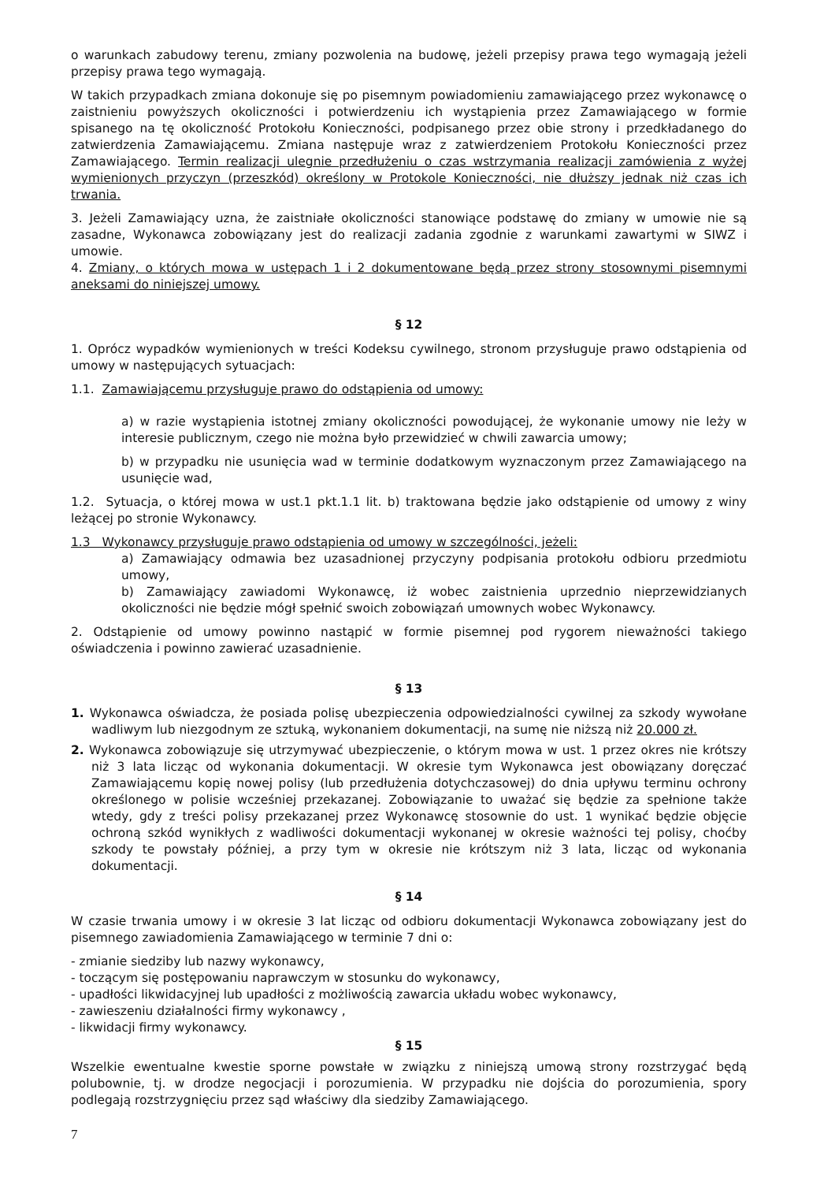o warunkach zabudowy terenu, zmiany pozwolenia na budowę, jeżeli przepisy prawa tego wymagają jeżeli przepisy prawa tego wymagają.
W takich przypadkach zmiana dokonuje się po pisemnym powiadomieniu zamawiającego przez wykonawcę o zaistnieniu powyższych okoliczności i potwierdzeniu ich wystąpienia przez Zamawiającego w formie spisanego na tę okoliczność Protokołu Konieczności, podpisanego przez obie strony i przedkładanego do zatwierdzenia Zamawiającemu. Zmiana następuje wraz z zatwierdzeniem Protokołu Konieczności przez Zamawiającego. Termin realizacji ulegnie przedłużeniu o czas wstrzymania realizacji zamówienia z wyżej wymienionych przyczyn (przeszkód) określony w Protokole Konieczności, nie dłuższy jednak niż czas ich trwania.
3. Jeżeli Zamawiający uzna, że zaistniałe okoliczności stanowiące podstawę do zmiany w umowie nie są zasadne, Wykonawca zobowiązany jest do realizacji zadania zgodnie z warunkami zawartymi w SIWZ i umowie.
4. Zmiany, o których mowa w ustępach 1 i 2 dokumentowane będą przez strony stosownymi pisemnymi aneksami do niniejszej umowy.
§ 12
1. Oprócz wypadków wymienionych w treści Kodeksu cywilnego, stronom przysługuje prawo odstąpienia od umowy w następujących sytuacjach:
1.1. Zamawiającemu przysługuje prawo do odstąpienia od umowy:
a) w razie wystąpienia istotnej zmiany okoliczności powodującej, że wykonanie umowy nie leży w interesie publicznym, czego nie można było przewidzieć w chwili zawarcia umowy;
b) w przypadku nie usunięcia wad w terminie dodatkowym wyznaczonym przez Zamawiającego na usunięcie wad,
1.2. Sytuacja, o której mowa w ust.1 pkt.1.1 lit. b) traktowana będzie jako odstąpienie od umowy z winy leżącej po stronie Wykonawcy.
1.3 Wykonawcy przysługuje prawo odstąpienia od umowy w szczególności, jeżeli:
a) Zamawiający odmawia bez uzasadnionej przyczyny podpisania protokołu odbioru przedmiotu umowy,
b) Zamawiający zawiadomi Wykonawcę, iż wobec zaistnienia uprzednio nieprzewidzianych okoliczności nie będzie mógł spełnić swoich zobowiązań umownych wobec Wykonawcy.
2. Odstąpienie od umowy powinno nastąpić w formie pisemnej pod rygorem nieważności takiego oświadczenia i powinno zawierać uzasadnienie.
§ 13
1. Wykonawca oświadcza, że posiada polisę ubezpieczenia odpowiedzialności cywilnej za szkody wywołane wadliwym lub niezgodnym ze sztuką, wykonaniem dokumentacji, na sumę nie niższą niż 20.000 zł.
2. Wykonawca zobowiązuje się utrzymywać ubezpieczenie, o którym mowa w ust. 1 przez okres nie krótszy niż 3 lata licząc od wykonania dokumentacji. W okresie tym Wykonawca jest obowiązany doręczać Zamawiającemu kopię nowej polisy (lub przedłużenia dotychczasowej) do dnia upływu terminu ochrony określonego w polisie wcześniej przekazanej. Zobowiązanie to uważać się będzie za spełnione także wtedy, gdy z treści polisy przekazanej przez Wykonawcę stosownie do ust. 1 wynikać będzie objęcie ochroną szkód wynikłych z wadliwości dokumentacji wykonanej w okresie ważności tej polisy, choćby szkody te powstały później, a przy tym w okresie nie krótszym niż 3 lata, licząc od wykonania dokumentacji.
§ 14
W czasie trwania umowy i w okresie 3 lat licząc od odbioru dokumentacji Wykonawca zobowiązany jest do pisemnego zawiadomienia Zamawiającego w terminie 7 dni o:
- zmianie siedziby lub nazwy wykonawcy,
- toczącym się postępowaniu naprawczym w stosunku do wykonawcy,
- upadłości likwidacyjnej lub upadłości z możliwością zawarcia układu wobec wykonawcy,
- zawieszeniu działalności firmy wykonawcy ,
- likwidacji firmy wykonawcy.
§ 15
Wszelkie ewentualne kwestie sporne powstałe w związku z niniejszą umową strony rozstrzygać będą polubownie, tj. w drodze negocjacji i porozumienia. W przypadku nie dojścia do porozumienia, spory podlegają rozstrzygnięciu przez sąd właściwy dla siedziby Zamawiającego.
7